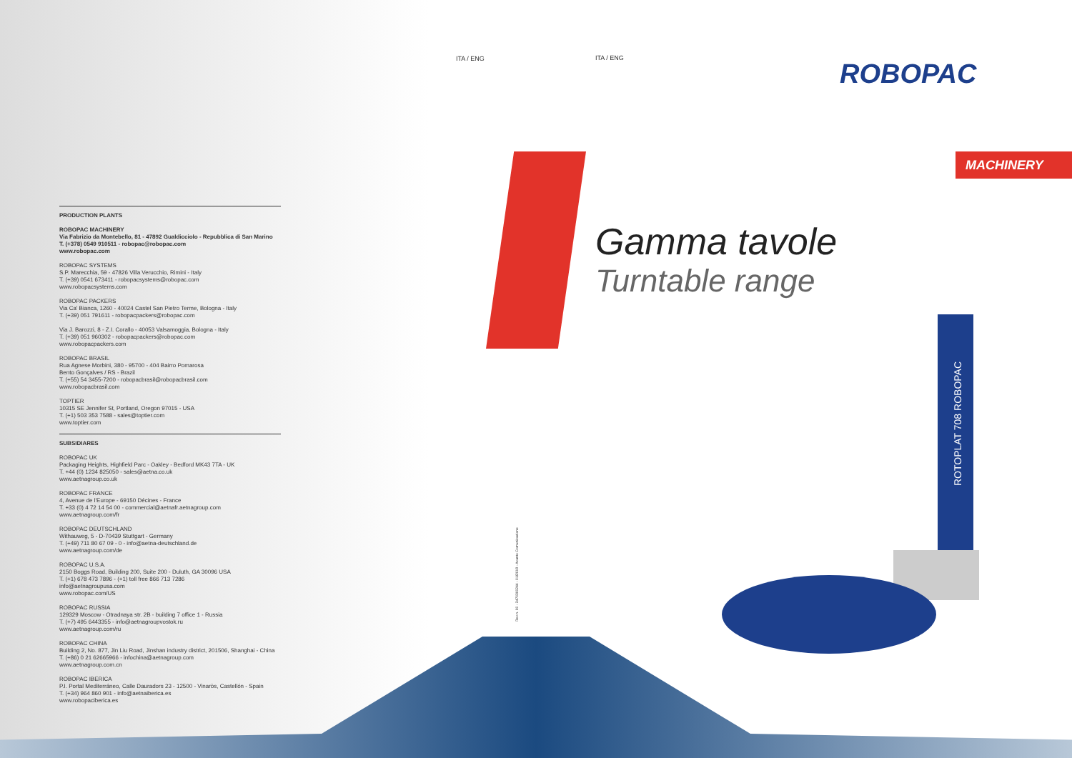ITA / ENG ITA / ENG
ROBOPAC
MACHINERY
Gamma tavole
Turntable range
ROTOPLAT 708 ROBOPAC
PRODUCTION PLANTS
ROBOPAC MACHINERY
Via Fabrizio da Montebello, 81 - 47892 Gualdicciolo - Repubblica di San Marino
T. (+378) 0549 910511 - robopac@robopac.com
www.robopac.com
ROBOPAC SYSTEMS
S.P. Marecchia, 59 - 47826 Villa Verucchio, Rimini - Italy
T. (+39) 0541 673411 - robopacsystems@robopac.com
www.robopacsystems.com
ROBOPAC PACKERS
Via Ca' Bianca, 1260 - 40024 Castel San Pietro Terme, Bologna - Italy
T. (+39) 051 791611 - robopacpackers@robopac.com
Via J. Barozzi, 8 - Z.I. Corallo - 40053 Valsamoggia, Bologna - Italy
T. (+39) 051 960302 - robopacpackers@robopac.com
www.robopacpackers.com
ROBOPAC BRASIL
Rua Agnese Morbini, 380 - 95700 - 404 Bairro Pomarosa
Bento Gonçalves / RS - Brazil
T. (+55) 54 3455-7200 - robopacbrasil@robopacbrasil.com
www.robopacbrasil.com
TOPTIER
10315 SE Jennifer St, Portland, Oregon 97015 - USA
T. (+1) 503 353 7588 - sales@toptier.com
www.toptier.com
SUBSIDIARES
ROBOPAC UK
Packaging Heights, Highfield Parc - Oakley - Bedford MK43 7TA - UK
T. +44 (0) 1234 825050 - sales@aetna.co.uk
www.aetnagroup.co.uk
ROBOPAC FRANCE
4, Avenue de l'Europe - 69150 Décines - France
T. +33 (0) 4 72 14 54 00 - commercial@aetnafr.aetnagroup.com
www.aetnagroup.com/fr
ROBOPAC DEUTSCHLAND
Withauweg, 5 - D-70439 Stuttgart - Germany
T. (+49) 711 80 67 09 - 0 - info@aetna-deutschland.de
www.aetnagroup.com/de
ROBOPAC U.S.A.
2150 Boggs Road, Building 200, Suite 200 - Duluth, GA 30096 USA
T. (+1) 678 473 7896 - (+1) toll free 866 713 7286
info@aetnagroupusa.com
www.robopac.com/US
ROBOPAC RUSSIA
129329 Moscow - Otradnaya str. 2B - building 7 office 1 - Russia
T. (+7) 495 6443355 - info@aetnagroupvostok.ru
www.aetnagroup.com/ru
ROBOPAC CHINA
Building 2, No. 877, Jin Liu Road, Jinshan industry district, 201506, Shanghai - China
T. (+86) 0 21 62665966 - infochina@aetnagroup.com
www.aetnagroup.com.cn
ROBOPAC IBERICA
P.I. Portal Mediterráneo, Calle Dauradors 23 - 12500 - Vinaròs, Castellón - Spain
T. (+34) 964 860 901 - info@aetnaiberica.es
www.robopaciberica.es
Rev n. 00 - 3470300244 - 01/2019 - Acanto Comunicazione